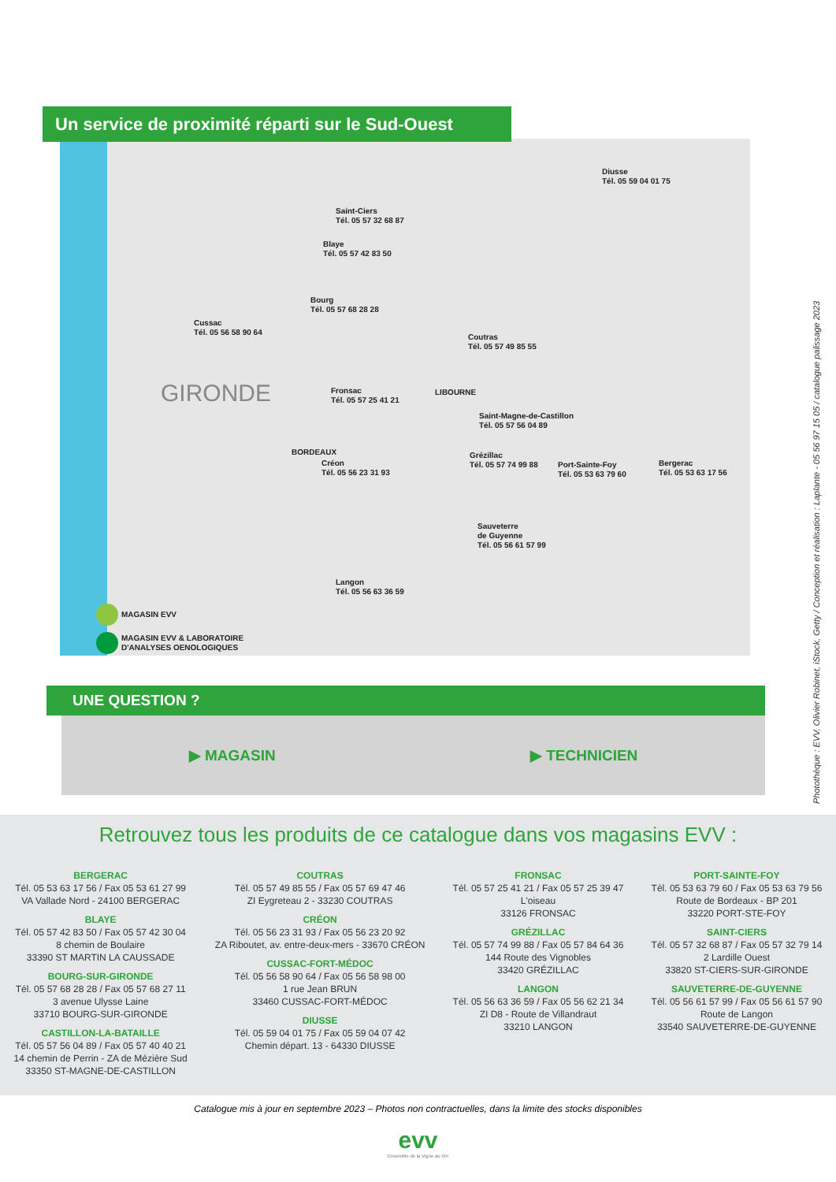Un service de proximité réparti sur le Sud-Ouest
Diusse
Tél. 05 59 04 01 75
Saint-Ciers
Tél. 05 57 32 68 87
Blaye
Tél. 05 57 42 83 50
Bourg
Tél. 05 57 68 28 28
Cussac
Tél. 05 56 58 90 64
Coutras
Tél. 05 57 49 85 55
GIRONDE
Fronsac
Tél. 05 57 25 41 21
LIBOURNE
Saint-Magne-de-Castillon
Tél. 05 57 56 04 89
BORDEAUX
Grézillac
Tél. 05 57 74 99 88
Port-Sainte-Foy
Tél. 05 53 63 79 60
Bergerac
Tél. 05 53 63 17 56
Créon
Tél. 05 56 23 31 93
Sauveterre
de Guyenne
Tél. 05 56 61 57 99
Langon
Tél. 05 56 63 36 59
MAGASIN EVV
MAGASIN EVV & LABORATOIRE
D'ANALYSES OENOLOGIQUES
UNE QUESTION ?
▶ MAGASIN ▶ TECHNICIEN
Photothèque : EVV, Olivier Robinet, iStock, Getty / Conception et réalisation : Laplante - 05 56 97 15 05 / catalogue palissage 2023
Retrouvez tous les produits de ce catalogue dans vos magasins EVV :
BERGERAC
Tél. 05 53 63 17 56 / Fax 05 53 61 27 99
VA Vallade Nord - 24100 BERGERAC
BLAYE
Tél. 05 57 42 83 50 / Fax 05 57 42 30 04
8 chemin de Boulaire
33390 ST MARTIN LA CAUSSADE
BOURG-SUR-GIRONDE
Tél. 05 57 68 28 28 / Fax 05 57 68 27 11
3 avenue Ulysse Laine
33710 BOURG-SUR-GIRONDE
CASTILLON-LA-BATAILLE
Tél. 05 57 56 04 89 / Fax 05 57 40 40 21
14 chemin de Perrin - ZA de Mézière Sud
33350 ST-MAGNE-DE-CASTILLON
COUTRAS
Tél. 05 57 49 85 55 / Fax 05 57 69 47 46
ZI Eygreteau 2 - 33230 COUTRAS
CRÉON
Tél. 05 56 23 31 93 / Fax 05 56 23 20 92
ZA Riboutet, av. entre-deux-mers - 33670 CRÉON
CUSSAC-FORT-MÉDOC
Tél. 05 56 58 90 64 / Fax 05 56 58 98 00
1 rue Jean BRUN
33460 CUSSAC-FORT-MÉDOC
DIUSSE
Tél. 05 59 04 01 75 / Fax 05 59 04 07 42
Chemin départ. 13 - 64330 DIUSSE
FRONSAC
Tél. 05 57 25 41 21 / Fax 05 57 25 39 47
L'oiseau
33126 FRONSAC
GRÉZILLAC
Tél. 05 57 74 99 88 / Fax 05 57 84 64 36
144 Route des Vignobles
33420 GRÉZILLAC
LANGON
Tél. 05 56 63 36 59 / Fax 05 56 62 21 34
ZI D8 - Route de Villandraut
33210 LANGON
PORT-SAINTE-FOY
Tél. 05 53 63 79 60 / Fax 05 53 63 79 56
Route de Bordeaux - BP 201
33220 PORT-STE-FOY
SAINT-CIERS
Tél. 05 57 32 68 87 / Fax 05 57 32 79 14
2 Lardille Ouest
33820 ST-CIERS-SUR-GIRONDE
SAUVETERRE-DE-GUYENNE
Tél. 05 56 61 57 99 / Fax 05 56 61 57 90
Route de Langon
33540 SAUVETERRE-DE-GUYENNE
Catalogue mis à jour en septembre 2023 – Photos non contractuelles, dans la limite des stocks disponibles
evv
Ensemble de la Vigne au Vin